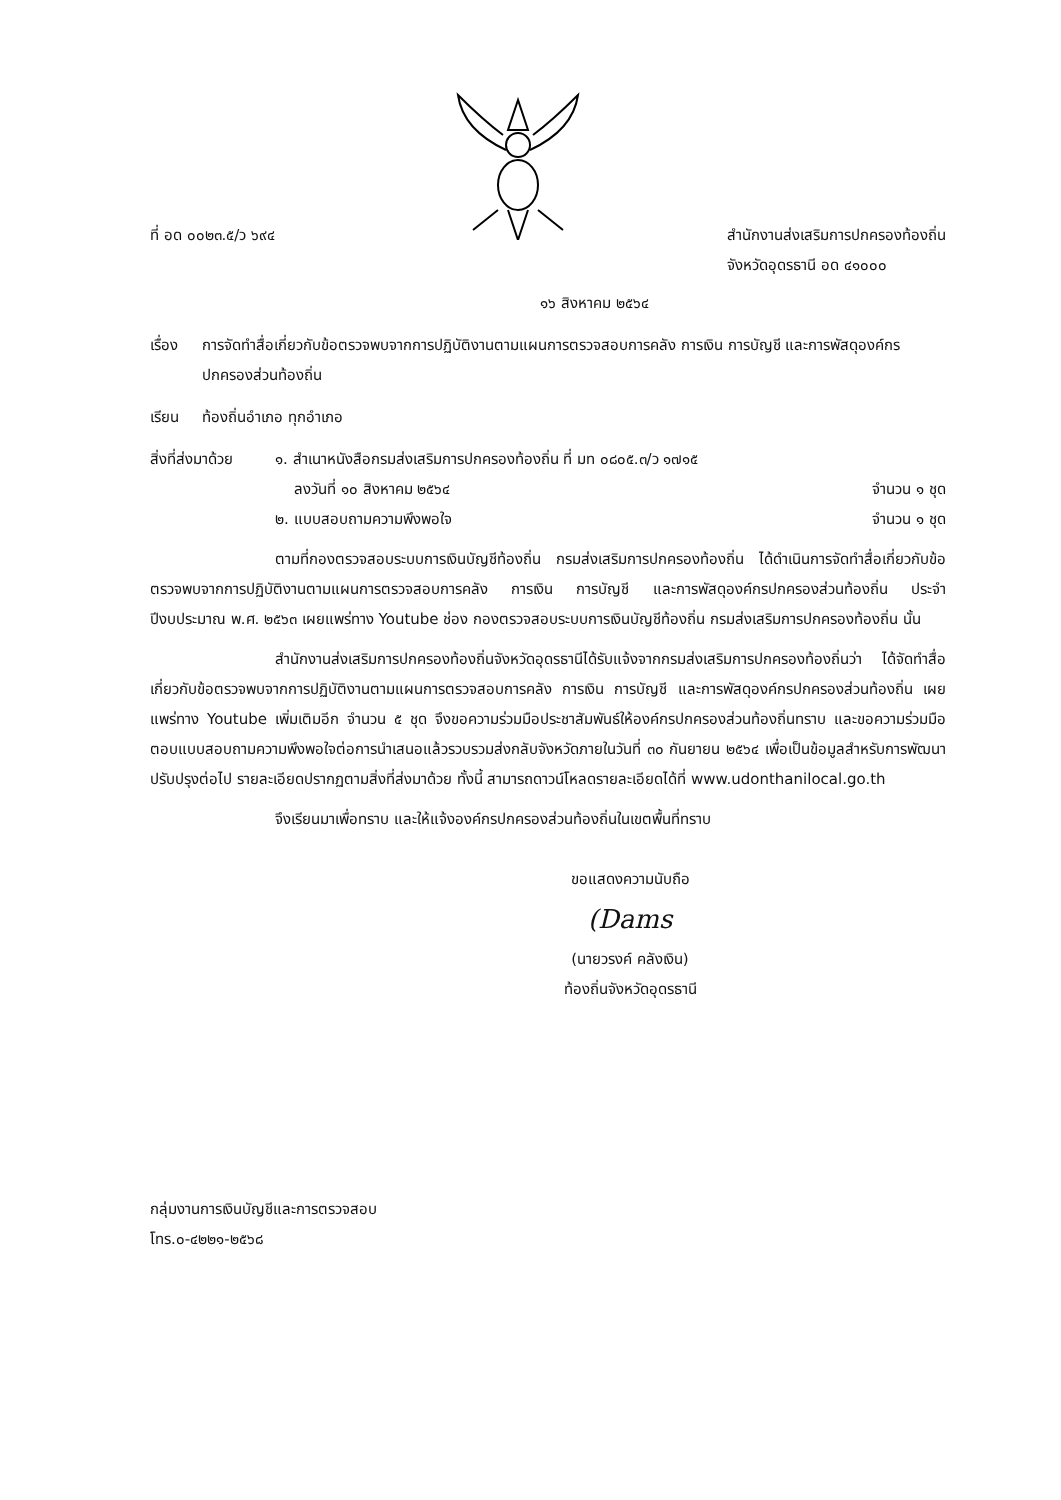ที่ อด ๐๐๒๓.๕/ว ๖๙๔ สำนักงานส่งเสริมการปกครองท้องถิ่น
จังหวัดอุดรธานี อด ๔๑๐๐๐
๑๖ สิงหาคม ๒๕๖๔
เรื่อง
การจัดทำสื่อเกี่ยวกับข้อตรวจพบจากการปฏิบัติงานตามแผนการตรวจสอบการคลัง การเงิน การบัญชี และการพัสดุองค์กรปกครองส่วนท้องถิ่น
เรียน ท้องถิ่นอำเภอ ทุกอำเภอ
สิ่งที่ส่งมาด้วย
๑. สำเนาหนังสือกรมส่งเสริมการปกครองท้องถิ่น ที่ มท ๐๘๐๕.๓/ว ๑๗๑๕
ลงวันที่ ๑๐ สิงหาคม ๒๕๖๔ จำนวน ๑ ชุด
๒. แบบสอบถามความพึงพอใจ จำนวน ๑ ชุด
ตามที่กองตรวจสอบระบบการเงินบัญชีท้องถิ่น กรมส่งเสริมการปกครองท้องถิ่น ได้ดำเนินการจัดทำสื่อเกี่ยวกับข้อตรวจพบจากการปฏิบัติงานตามแผนการตรวจสอบการคลัง การเงิน การบัญชี และการพัสดุองค์กรปกครองส่วนท้องถิ่น ประจำปีงบประมาณ พ.ศ. ๒๕๖๓ เผยแพร่ทาง Youtube ช่อง กองตรวจสอบระบบการเงินบัญชีท้องถิ่น กรมส่งเสริมการปกครองท้องถิ่น นั้น
สำนักงานส่งเสริมการปกครองท้องถิ่นจังหวัดอุดรธานีได้รับแจ้งจากกรมส่งเสริมการปกครองท้องถิ่นว่า ได้จัดทำสื่อเกี่ยวกับข้อตรวจพบจากการปฏิบัติงานตามแผนการตรวจสอบการคลัง การเงิน การบัญชี และการพัสดุองค์กรปกครองส่วนท้องถิ่น เผยแพร่ทาง Youtube เพิ่มเติมอีก จำนวน ๕ ชุด จึงขอความร่วมมือประชาสัมพันธ์ให้องค์กรปกครองส่วนท้องถิ่นทราบ และขอความร่วมมือตอบแบบสอบถามความพึงพอใจต่อการนำเสนอแล้วรวบรวมส่งกลับจังหวัดภายในวันที่ ๓๐ กันยายน ๒๕๖๔ เพื่อเป็นข้อมูลสำหรับการพัฒนาปรับปรุงต่อไป รายละเอียดปรากฏตามสิ่งที่ส่งมาด้วย ทั้งนี้ สามารถดาวน์โหลดรายละเอียดได้ที่ www.udonthanilocal.go.th
จึงเรียนมาเพื่อทราบ และให้แจ้งองค์กรปกครองส่วนท้องถิ่นในเขตพื้นที่ทราบ
ขอแสดงความนับถือ
(Dams
(นายวรงค์ คลังเงิน)
ท้องถิ่นจังหวัดอุดรธานี
กลุ่มงานการเงินบัญชีและการตรวจสอบ
โทร.๐-๔๒๒๑-๒๕๖๘